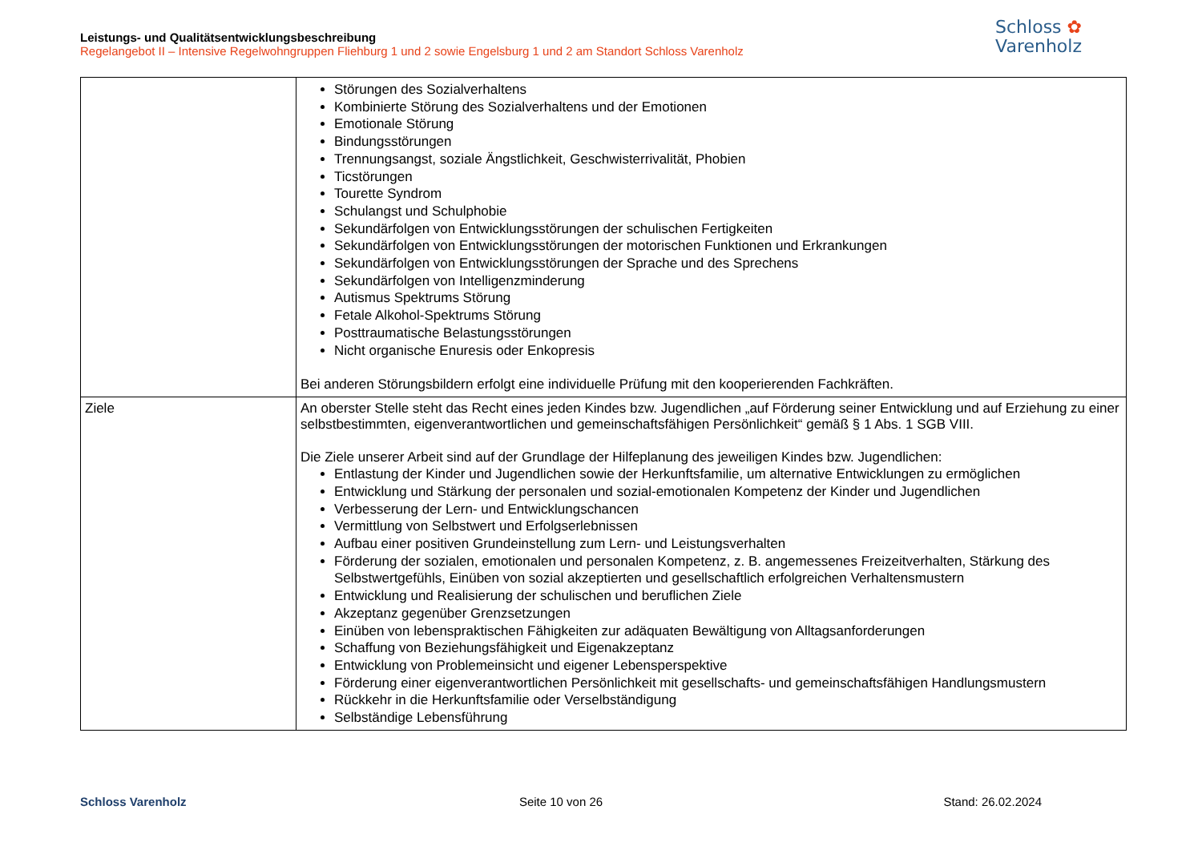Leistungs- und Qualitätsentwicklungsbeschreibung
Regelangebot II – Intensive Regelwohngruppen Fliehburg 1 und 2 sowie Engelsburg 1 und 2 am Standort Schloss Varenholz
Schloss ✿
Varenholz
| | Störungen des Sozialverhaltens Kombinierte Störung des Sozialverhaltens und der Emotionen Emotionale Störung Bindungsstörungen Trennungsangst, soziale Ängstlichkeit, Geschwisterrivalität, Phobien Ticstörungen Tourette Syndrom Schulangst und Schulphobie Sekundärfolgen von Entwicklungsstörungen der schulischen Fertigkeiten Sekundärfolgen von Entwicklungsstörungen der motorischen Funktionen und Erkrankungen Sekundärfolgen von Entwicklungsstörungen der Sprache und des Sprechens Sekundärfolgen von Intelligenzminderung Autismus Spektrums Störung Fetale Alkohol-Spektrums Störung Posttraumatische Belastungsstörungen Nicht organische Enuresis oder Enkopresis Bei anderen Störungsbildern erfolgt eine individuelle Prüfung mit den kooperierenden Fachkräften. |
| Ziele | An oberster Stelle steht das Recht eines jeden Kindes bzw. Jugendlichen „auf Förderung seiner Entwicklung und auf Erziehung zu einer selbstbestimmten, eigenverantwortlichen und gemeinschaftsfähigen Persönlichkeit“ gemäß § 1 Abs. 1 SGB VIII. Die Ziele unserer Arbeit sind auf der Grundlage der Hilfeplanung des jeweiligen Kindes bzw. Jugendlichen: Entlastung der Kinder und Jugendlichen sowie der Herkunftsfamilie, um alternative Entwicklungen zu ermöglichen Entwicklung und Stärkung der personalen und sozial-emotionalen Kompetenz der Kinder und Jugendlichen Verbesserung der Lern- und Entwicklungschancen Vermittlung von Selbstwert und Erfolgserlebnissen Aufbau einer positiven Grundeinstellung zum Lern- und Leistungsverhalten Förderung der sozialen, emotionalen und personalen Kompetenz, z. B. angemessenes Freizeitverhalten, Stärkung des Selbstwertgefühls, Einüben von sozial akzeptierten und gesellschaftlich erfolgreichen Verhaltensmustern Entwicklung und Realisierung der schulischen und beruflichen Ziele Akzeptanz gegenüber Grenzsetzungen Einüben von lebenspraktischen Fähigkeiten zur adäquaten Bewältigung von Alltagsanforderungen Schaffung von Beziehungsfähigkeit und Eigenakzeptanz Entwicklung von Problemeinsicht und eigener Lebensperspektive Förderung einer eigenverantwortlichen Persönlichkeit mit gesellschafts- und gemeinschaftsfähigen Handlungsmustern Rückkehr in die Herkunftsfamilie oder Verselbständigung Selbständige Lebensführung |
Schloss Varenholz Seite 10 von 26 Stand: 26.02.2024